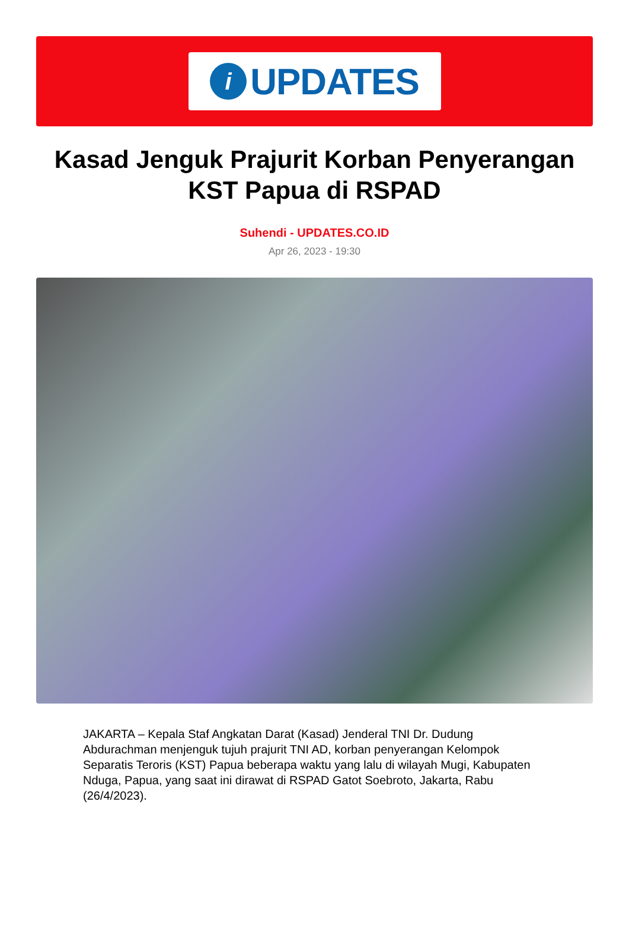i
UPDATES
Kasad Jenguk Prajurit Korban Penyerangan KST Papua di RSPAD
Suhendi - UPDATES.CO.ID
Apr 26, 2023 - 19:30
JAKARTA – Kepala Staf Angkatan Darat (Kasad) Jenderal TNI Dr. Dudung Abdurachman menjenguk tujuh prajurit TNI AD, korban penyerangan Kelompok Separatis Teroris (KST) Papua beberapa waktu yang lalu di wilayah Mugi, Kabupaten Nduga, Papua, yang saat ini dirawat di RSPAD Gatot Soebroto, Jakarta, Rabu (26/4/2023).